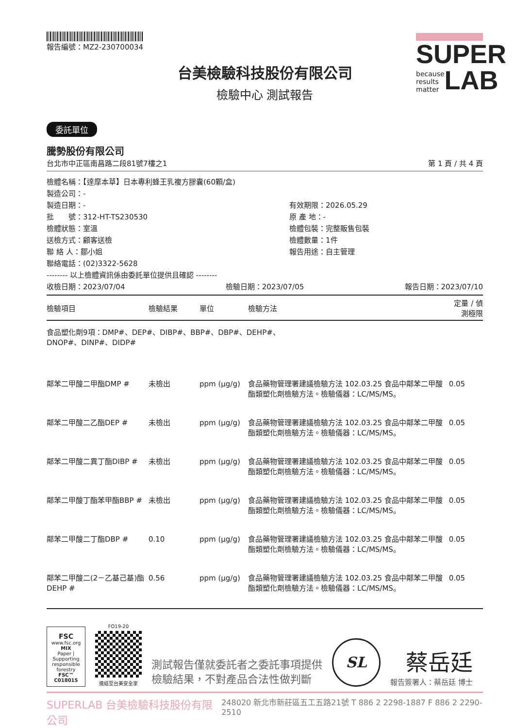報告編號：MZ2-230700034
SUPER
because
results
matter LAB
台美檢驗科技股份有限公司
檢驗中心 測試報告
委託單位
騰勢股份有限公司
台北市中正區南昌路二段81號7樓之1 第 1 頁 / 共 4 頁
檢體名稱：【達摩本草】日本專利蜂王乳複方膠囊(60顆/盒)
製造公司：-
製造日期：- 有效期限：2026.05.29 批　　號：312-HT-TS230530 原 產 地：- 檢體狀態：室溫 檢體包裝：完整販售包裝 送檢方式：顧客送檢 檢體數量：1件 聯 絡 人：鄒小姐 報告用途：自主管理
聯絡電話：(02)3322-5628
-------- 以上檢體資訊係由委託單位提供且確認 --------
收檢日期：2023/07/04 檢驗日期：2023/07/05 報告日期：2023/07/10
| 檢驗項目 | 檢驗結果 | 單位 | 檢驗方法 | 定量 / 偵測極限 |
| --- | --- | --- | --- | --- |
| 食品塑化劑9項：DMP#、DEP#、DIBP#、BBP#、DBP#、DEHP#、 DNOP#、DINP#、DIDP# | | | | |
| 鄰苯二甲酸二甲酯DMP # | 未檢出 | ppm (μg/g) | 食品藥物管理署建議檢驗方法 102.03.25 食品中鄰苯二甲酸酯類塑化劑檢驗方法。檢驗儀器：LC/MS/MS。 | 0.05 |
| 鄰苯二甲酸二乙酯DEP # | 未檢出 | ppm (μg/g) | 食品藥物管理署建議檢驗方法 102.03.25 食品中鄰苯二甲酸酯類塑化劑檢驗方法。檢驗儀器：LC/MS/MS。 | 0.05 |
| 鄰苯二甲酸二異丁酯DIBP # | 未檢出 | ppm (μg/g) | 食品藥物管理署建議檢驗方法 102.03.25 食品中鄰苯二甲酸酯類塑化劑檢驗方法。檢驗儀器：LC/MS/MS。 | 0.05 |
| 鄰苯二甲酸丁酯苯甲酯BBP # | 未檢出 | ppm (μg/g) | 食品藥物管理署建議檢驗方法 102.03.25 食品中鄰苯二甲酸酯類塑化劑檢驗方法。檢驗儀器：LC/MS/MS。 | 0.05 |
| 鄰苯二甲酸二丁酯DBP # | 0.10 | ppm (μg/g) | 食品藥物管理署建議檢驗方法 102.03.25 食品中鄰苯二甲酸酯類塑化劑檢驗方法。檢驗儀器：LC/MS/MS。 | 0.05 |
| 鄰苯二甲酸二(2－乙基己基)酯DEHP # | 0.56 | ppm (μg/g) | 食品藥物管理署建議檢驗方法 102.03.25 食品中鄰苯二甲酸酯類塑化劑檢驗方法。檢驗儀器：LC/MS/MS。 | 0.05 |
FSC
www.fsc.org
MIX
Paper | Supporting responsible forestry
FSC™ C018015
FO19-20
連結至台美安全家
測試報告僅就委託者之委託事項提供
檢驗結果，不對產品合法性做判斷
SL
蔡岳廷
報告簽署人：蔡岳廷 博士
SUPERLAB 台美檢驗科技股份有限公司 248020 新北市新莊區五工五路21號 T 886 2 2298-1887 F 886 2 2290-2510